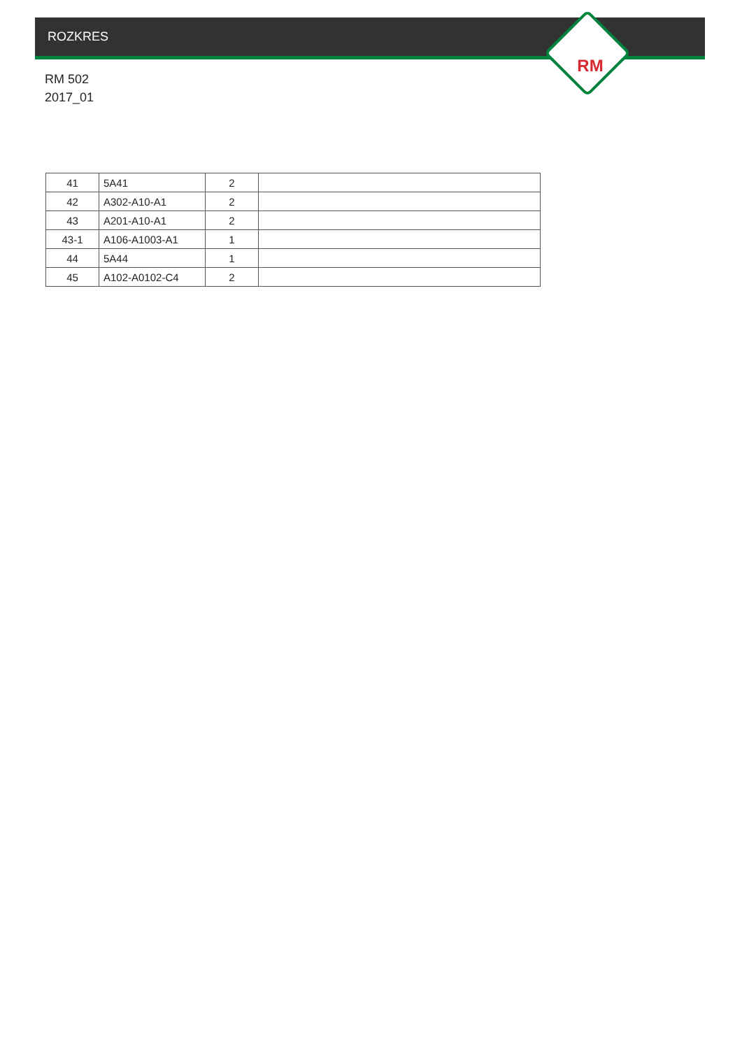RM
ROZKRES
RM 502
2017_01
| 41 | 5A41 | 2 | |
| 42 | A302-A10-A1 | 2 | |
| 43 | A201-A10-A1 | 2 | |
| 43-1 | A106-A1003-A1 | 1 | |
| 44 | 5A44 | 1 | |
| 45 | A102-A0102-C4 | 2 | |